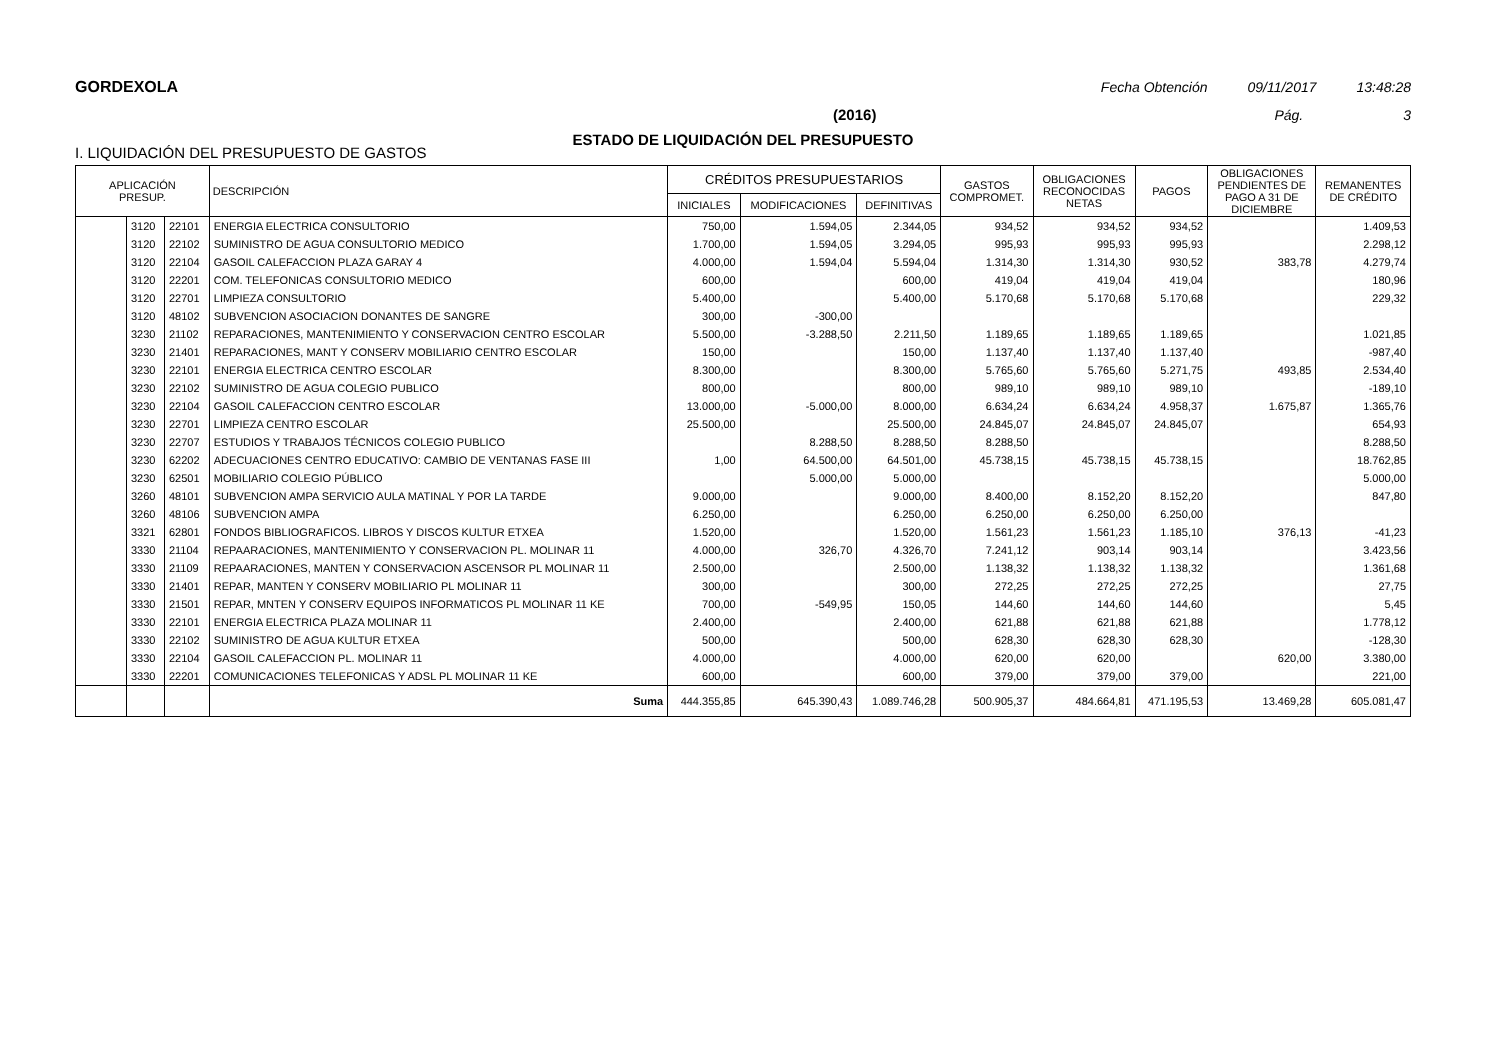GORDEXOLA Fecha Obtención 09/11/2017 13:48:28
(2016) Pág. 3
ESTADO DE LIQUIDACIÓN DEL PRESUPUESTO
I. LIQUIDACIÓN DEL PRESUPUESTO DE GASTOS
| APLICACIÓN PRESUP. | | | DESCRIPCIÓN | CRÉDITOS PRESUPUESTARIOS | | | GASTOS COMPROMET. | OBLIGACIONES RECONOCIDAS NETAS | PAGOS | OBLIGACIONES PENDIENTES DE PAGO A 31 DE DICIEMBRE | REMANENTES DE CRÉDITO |
| --- | --- | --- | --- | --- | --- | --- | --- | --- | --- | --- | --- |
| | | | | INICIALES | MODIFICACIONES | DEFINITIVAS | | | | | |
| | 3120 | 22101 | ENERGIA ELECTRICA CONSULTORIO | 750,00 | 1.594,05 | 2.344,05 | 934,52 | 934,52 | 934,52 | | 1.409,53 |
| | 3120 | 22102 | SUMINISTRO DE AGUA CONSULTORIO MEDICO | 1.700,00 | 1.594,05 | 3.294,05 | 995,93 | 995,93 | 995,93 | | 2.298,12 |
| | 3120 | 22104 | GASOIL CALEFACCION PLAZA GARAY 4 | 4.000,00 | 1.594,04 | 5.594,04 | 1.314,30 | 1.314,30 | 930,52 | 383,78 | 4.279,74 |
| | 3120 | 22201 | COM. TELEFONICAS CONSULTORIO MEDICO | 600,00 | | 600,00 | 419,04 | 419,04 | 419,04 | | 180,96 |
| | 3120 | 22701 | LIMPIEZA CONSULTORIO | 5.400,00 | | 5.400,00 | 5.170,68 | 5.170,68 | 5.170,68 | | 229,32 |
| | 3120 | 48102 | SUBVENCION ASOCIACION DONANTES DE SANGRE | 300,00 | -300,00 | | | | | | |
| | 3230 | 21102 | REPARACIONES, MANTENIMIENTO Y CONSERVACION CENTRO ESCOLAR | 5.500,00 | -3.288,50 | 2.211,50 | 1.189,65 | 1.189,65 | 1.189,65 | | 1.021,85 |
| | 3230 | 21401 | REPARACIONES, MANT Y CONSERV MOBILIARIO CENTRO ESCOLAR | 150,00 | | 150,00 | 1.137,40 | 1.137,40 | 1.137,40 | | -987,40 |
| | 3230 | 22101 | ENERGIA ELECTRICA CENTRO ESCOLAR | 8.300,00 | | 8.300,00 | 5.765,60 | 5.765,60 | 5.271,75 | 493,85 | 2.534,40 |
| | 3230 | 22102 | SUMINISTRO DE AGUA COLEGIO PUBLICO | 800,00 | | 800,00 | 989,10 | 989,10 | 989,10 | | -189,10 |
| | 3230 | 22104 | GASOIL CALEFACCION CENTRO ESCOLAR | 13.000,00 | -5.000,00 | 8.000,00 | 6.634,24 | 6.634,24 | 4.958,37 | 1.675,87 | 1.365,76 |
| | 3230 | 22701 | LIMPIEZA CENTRO ESCOLAR | 25.500,00 | | 25.500,00 | 24.845,07 | 24.845,07 | 24.845,07 | | 654,93 |
| | 3230 | 22707 | ESTUDIOS Y TRABAJOS TÉCNICOS COLEGIO PUBLICO | | 8.288,50 | 8.288,50 | 8.288,50 | | | | 8.288,50 |
| | 3230 | 62202 | ADECUACIONES CENTRO EDUCATIVO: CAMBIO DE VENTANAS FASE III | 1,00 | 64.500,00 | 64.501,00 | 45.738,15 | 45.738,15 | 45.738,15 | | 18.762,85 |
| | 3230 | 62501 | MOBILIARIO COLEGIO PÚBLICO | | 5.000,00 | 5.000,00 | | | | | 5.000,00 |
| | 3260 | 48101 | SUBVENCION AMPA SERVICIO AULA MATINAL Y POR LA TARDE | 9.000,00 | | 9.000,00 | 8.400,00 | 8.152,20 | 8.152,20 | | 847,80 |
| | 3260 | 48106 | SUBVENCION AMPA | 6.250,00 | | 6.250,00 | 6.250,00 | 6.250,00 | 6.250,00 | | |
| | 3321 | 62801 | FONDOS BIBLIOGRAFICOS. LIBROS Y DISCOS KULTUR ETXEA | 1.520,00 | | 1.520,00 | 1.561,23 | 1.561,23 | 1.185,10 | 376,13 | -41,23 |
| | 3330 | 21104 | REPAARACIONES, MANTENIMIENTO Y CONSERVACION PL. MOLINAR 11 | 4.000,00 | 326,70 | 4.326,70 | 7.241,12 | 903,14 | 903,14 | | 3.423,56 |
| | 3330 | 21109 | REPAARACIONES, MANTEN Y CONSERVACION ASCENSOR PL MOLINAR 11 | 2.500,00 | | 2.500,00 | 1.138,32 | 1.138,32 | 1.138,32 | | 1.361,68 |
| | 3330 | 21401 | REPAR, MANTEN Y CONSERV MOBILIARIO PL MOLINAR 11 | 300,00 | | 300,00 | 272,25 | 272,25 | 272,25 | | 27,75 |
| | 3330 | 21501 | REPAR, MNTEN Y CONSERV EQUIPOS INFORMATICOS PL MOLINAR 11 KE | 700,00 | -549,95 | 150,05 | 144,60 | 144,60 | 144,60 | | 5,45 |
| | 3330 | 22101 | ENERGIA ELECTRICA PLAZA MOLINAR 11 | 2.400,00 | | 2.400,00 | 621,88 | 621,88 | 621,88 | | 1.778,12 |
| | 3330 | 22102 | SUMINISTRO DE AGUA KULTUR ETXEA | 500,00 | | 500,00 | 628,30 | 628,30 | 628,30 | | -128,30 |
| | 3330 | 22104 | GASOIL CALEFACCION PL. MOLINAR 11 | 4.000,00 | | 4.000,00 | 620,00 | 620,00 | | 620,00 | 3.380,00 |
| | 3330 | 22201 | COMUNICACIONES TELEFONICAS Y ADSL PL MOLINAR 11 KE | 600,00 | | 600,00 | 379,00 | 379,00 | 379,00 | | 221,00 |
| | | | Suma | 444.355,85 | 645.390,43 | 1.089.746,28 | 500.905,37 | 484.664,81 | 471.195,53 | 13.469,28 | 605.081,47 |